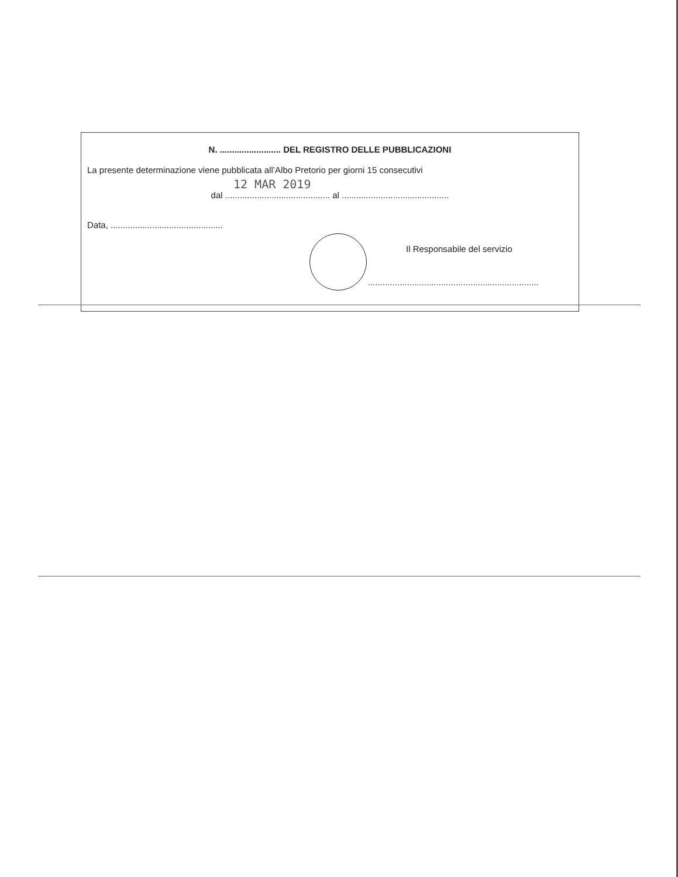N. ......................... DEL REGISTRO DELLE PUBBLICAZIONI
La presente determinazione viene pubblicata all’Albo Pretorio per giorni 15 consecutivi
12 MAR 2019
dal ........................................... al ............................................
Data, ..............................................
Il Responsabile del servizio
......................................................................